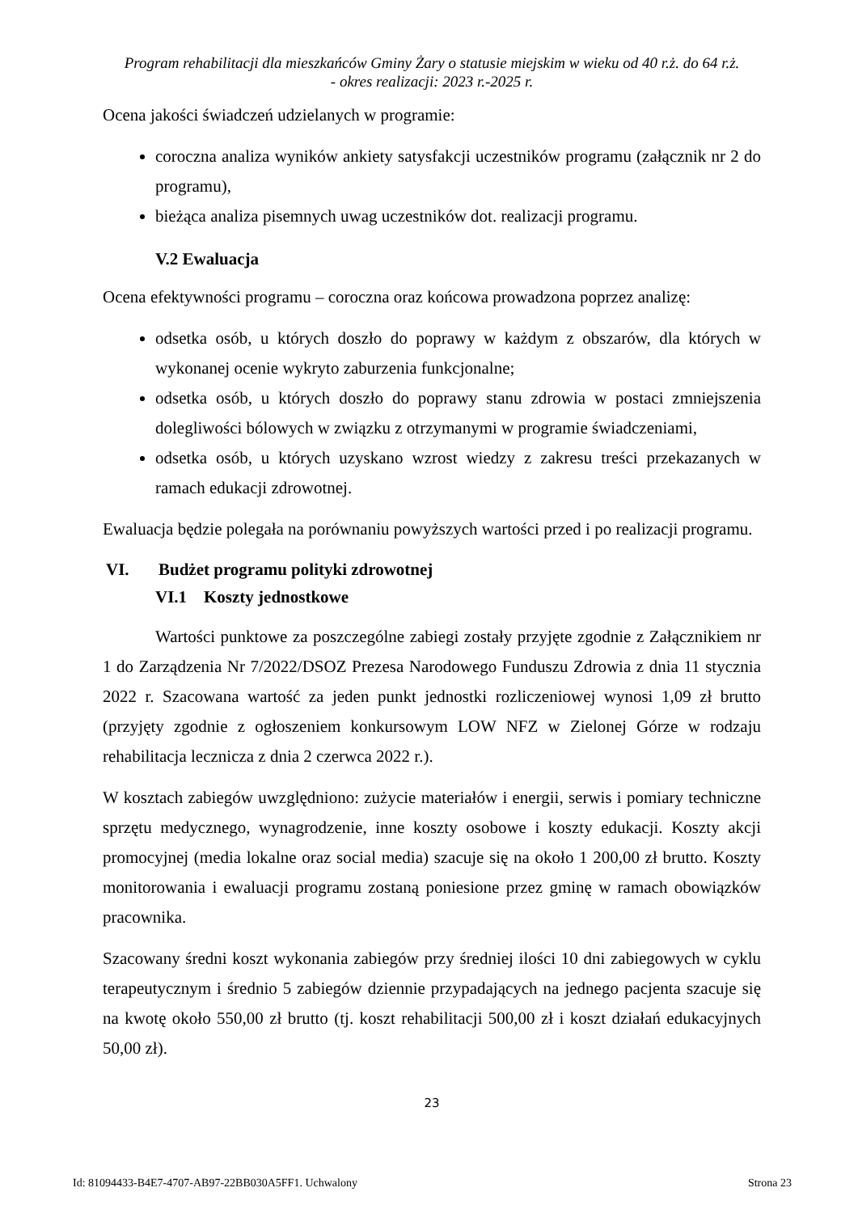Program rehabilitacji dla mieszkańców Gminy Żary o statusie miejskim w wieku od 40 r.ż. do 64 r.ż.
- okres realizacji: 2023 r.-2025 r.
Ocena jakości świadczeń udzielanych w programie:
coroczna analiza wyników ankiety satysfakcji uczestników programu (załącznik nr 2 do programu),
bieżąca analiza pisemnych uwag uczestników dot. realizacji programu.
V.2 Ewaluacja
Ocena efektywności programu – coroczna oraz końcowa prowadzona poprzez analizę:
odsetka osób, u których doszło do poprawy w każdym z obszarów, dla których w wykonanej ocenie wykryto zaburzenia funkcjonalne;
odsetka osób, u których doszło do poprawy stanu zdrowia w postaci zmniejszenia dolegliwości bólowych w związku z otrzymanymi w programie świadczeniami,
odsetka osób, u których uzyskano wzrost wiedzy z zakresu treści przekazanych w ramach edukacji zdrowotnej.
Ewaluacja będzie polegała na porównaniu powyższych wartości przed i po realizacji programu.
VI. Budżet programu polityki zdrowotnej
VI.1 Koszty jednostkowe
Wartości punktowe za poszczególne zabiegi zostały przyjęte zgodnie z Załącznikiem nr 1 do Zarządzenia Nr 7/2022/DSOZ Prezesa Narodowego Funduszu Zdrowia z dnia 11 stycznia 2022 r. Szacowana wartość za jeden punkt jednostki rozliczeniowej wynosi 1,09 zł brutto (przyjęty zgodnie z ogłoszeniem konkursowym LOW NFZ w Zielonej Górze w rodzaju rehabilitacja lecznicza z dnia 2 czerwca 2022 r.).
W kosztach zabiegów uwzględniono: zużycie materiałów i energii, serwis i pomiary techniczne sprzętu medycznego, wynagrodzenie, inne koszty osobowe i koszty edukacji. Koszty akcji promocyjnej (media lokalne oraz social media) szacuje się na około 1 200,00 zł brutto. Koszty monitorowania i ewaluacji programu zostaną poniesione przez gminę w ramach obowiązków pracownika.
Szacowany średni koszt wykonania zabiegów przy średniej ilości 10 dni zabiegowych w cyklu terapeutycznym i średnio 5 zabiegów dziennie przypadających na jednego pacjenta szacuje się na kwotę około 550,00 zł brutto (tj. koszt rehabilitacji 500,00 zł i koszt działań edukacyjnych 50,00 zł).
23
Id: 81094433-B4E7-4707-AB97-22BB030A5FF1. Uchwalony Strona 23